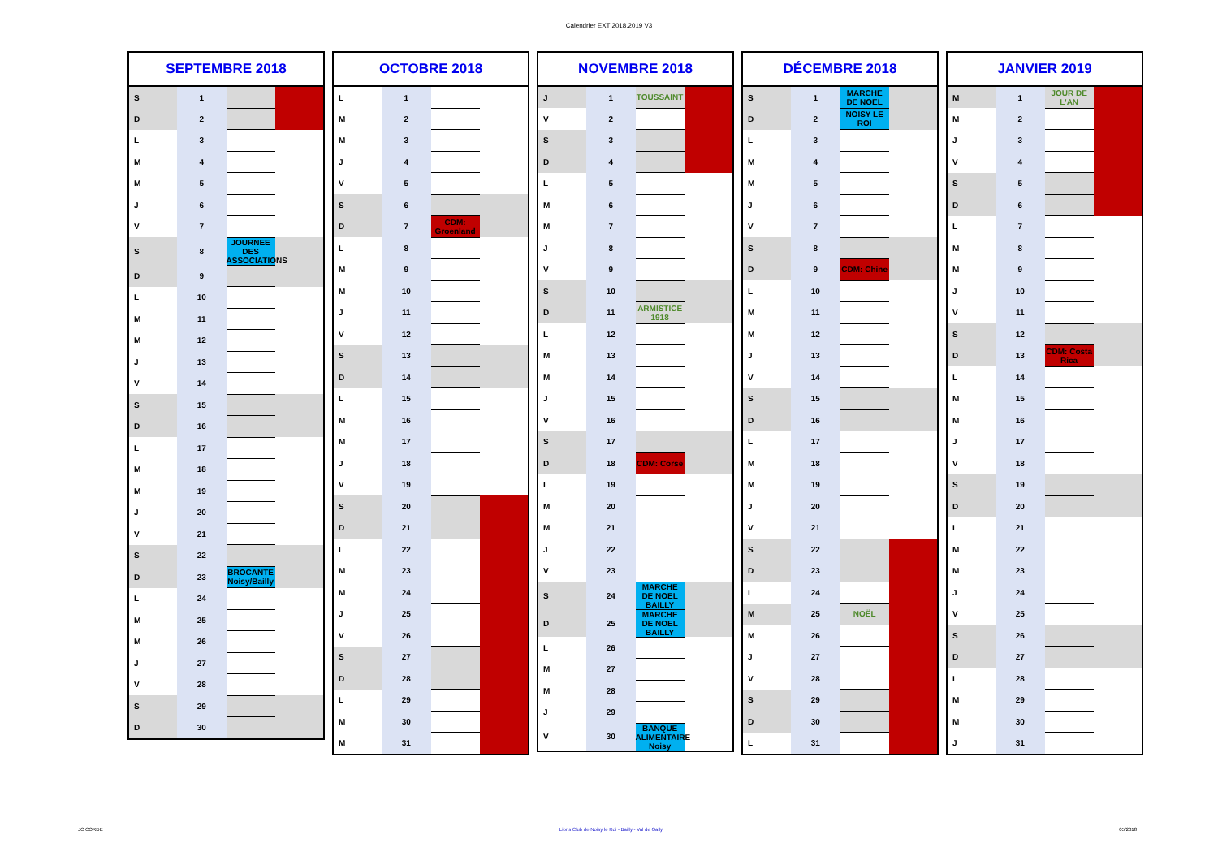Calendrier EXT 2018.2019 V3
| SEPTEMBRE 2018 | | | |
| --- | --- | --- | --- |
| S | 1 | | |
| D | 2 | | |
| L | 3 | | |
| M | 4 | | |
| M | 5 | | |
| J | 6 | | |
| V | 7 | | |
| S | 8 | JOURNEE DES ASSOCIATIONS | |
| D | 9 | | |
| L | 10 | | |
| M | 11 | | |
| M | 12 | | |
| J | 13 | | |
| V | 14 | | |
| S | 15 | | |
| D | 16 | | |
| L | 17 | | |
| M | 18 | | |
| M | 19 | | |
| J | 20 | | |
| V | 21 | | |
| S | 22 | | |
| D | 23 | BROCANTE Noisy/Bailly | |
| L | 24 | | |
| M | 25 | | |
| M | 26 | | |
| J | 27 | | |
| V | 28 | | |
| S | 29 | | |
| D | 30 | | |
| OCTOBRE 2018 | | | |
| --- | --- | --- | --- |
| L | 1 | | |
| M | 2 | | |
| M | 3 | | |
| J | 4 | | |
| V | 5 | | |
| S | 6 | | |
| D | 7 | CDM: Groenland | |
| L | 8 | | |
| M | 9 | | |
| M | 10 | | |
| J | 11 | | |
| V | 12 | | |
| S | 13 | | |
| D | 14 | | |
| L | 15 | | |
| M | 16 | | |
| M | 17 | | |
| J | 18 | | |
| V | 19 | | |
| S | 20 | | |
| D | 21 | | |
| L | 22 | | |
| M | 23 | | |
| M | 24 | | |
| J | 25 | | |
| V | 26 | | |
| S | 27 | | |
| D | 28 | | |
| L | 29 | | |
| M | 30 | | |
| M | 31 | | |
| NOVEMBRE 2018 | | | |
| --- | --- | --- | --- |
| J | 1 | TOUSSAINT | |
| V | 2 | | |
| S | 3 | | |
| D | 4 | | |
| L | 5 | | |
| M | 6 | | |
| M | 7 | | |
| J | 8 | | |
| V | 9 | | |
| S | 10 | | |
| D | 11 | ARMISTICE 1918 | |
| L | 12 | | |
| M | 13 | | |
| M | 14 | | |
| J | 15 | | |
| V | 16 | | |
| S | 17 | | |
| D | 18 | CDM: Corse | |
| L | 19 | | |
| M | 20 | | |
| M | 21 | | |
| J | 22 | | |
| V | 23 | | |
| S | 24 | MARCHE DE NOEL BAILLY | |
| D | 25 | MARCHE DE NOEL BAILLY | |
| L | 26 | | |
| M | 27 | | |
| M | 28 | | |
| J | 29 | | |
| V | 30 | BANQUE ALIMENTAIRE Noisy | |
| DÉCEMBRE 2018 | | | |
| --- | --- | --- | --- |
| S | 1 | MARCHE DE NOEL | |
| D | 2 | NOISY LE ROI | |
| L | 3 | | |
| M | 4 | | |
| M | 5 | | |
| J | 6 | | |
| V | 7 | | |
| S | 8 | | |
| D | 9 | CDM: Chine | |
| L | 10 | | |
| M | 11 | | |
| M | 12 | | |
| J | 13 | | |
| V | 14 | | |
| S | 15 | | |
| D | 16 | | |
| L | 17 | | |
| M | 18 | | |
| M | 19 | | |
| J | 20 | | |
| V | 21 | | |
| S | 22 | | |
| D | 23 | | |
| L | 24 | | |
| M | 25 | NOËL | |
| M | 26 | | |
| J | 27 | | |
| V | 28 | | |
| S | 29 | | |
| D | 30 | | |
| L | 31 | | |
| JANVIER 2019 | | | |
| --- | --- | --- | --- |
| M | 1 | JOUR DE L'AN | |
| M | 2 | | |
| J | 3 | | |
| V | 4 | | |
| S | 5 | | |
| D | 6 | | |
| L | 7 | | |
| M | 8 | | |
| M | 9 | | |
| J | 10 | | |
| V | 11 | | |
| S | 12 | | |
| D | 13 | CDM: Costa Rica | |
| L | 14 | | |
| M | 15 | | |
| M | 16 | | |
| J | 17 | | |
| V | 18 | | |
| S | 19 | | |
| D | 20 | | |
| L | 21 | | |
| M | 22 | | |
| M | 23 | | |
| J | 24 | | |
| V | 25 | | |
| S | 26 | | |
| D | 27 | | |
| L | 28 | | |
| M | 29 | | |
| M | 30 | | |
| J | 31 | | |
JC CORDE Lions Club de Noisy le Roi - Bailly - Val de Gally 05/2018